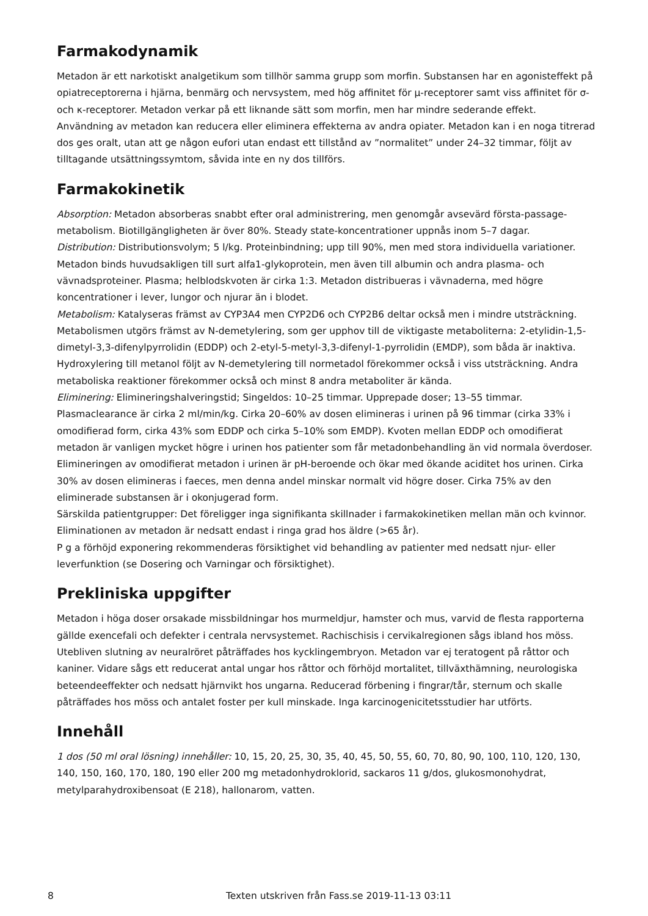Farmakodynamik
Metadon är ett narkotiskt analgetikum som tillhör samma grupp som morfin. Substansen har en agonisteffekt på opiatreceptorerna i hjärna, benmärg och nervsystem, med hög affinitet för µ-receptorer samt viss affinitet för σ- och κ-receptorer. Metadon verkar på ett liknande sätt som morfin, men har mindre sederande effekt. Användning av metadon kan reducera eller eliminera effekterna av andra opiater. Metadon kan i en noga titrerad dos ges oralt, utan att ge någon eufori utan endast ett tillstånd av ”normalitet” under 24–32 timmar, följt av tilltagande utsättningssymtom, såvida inte en ny dos tillförs.
Farmakokinetik
Absorption: Metadon absorberas snabbt efter oral administrering, men genomgår avsevärd första-passage-metabolism. Biotillgängligheten är över 80%. Steady state-koncentrationer uppnås inom 5–7 dagar.
Distribution: Distributionsvolym; 5 l/kg. Proteinbindning; upp till 90%, men med stora individuella variationer. Metadon binds huvudsakligen till surt alfa1-glykoprotein, men även till albumin och andra plasma- och vävnadsproteiner. Plasma; helblodskvoten är cirka 1:3. Metadon distribueras i vävnaderna, med högre koncentrationer i lever, lungor och njurar än i blodet.
Metabolism: Katalyseras främst av CYP3A4 men CYP2D6 och CYP2B6 deltar också men i mindre utsträckning. Metabolismen utgörs främst av N-demetylering, som ger upphov till de viktigaste metaboliterna: 2-etylidin-1,5-dimetyl-3,3-difenylpyrrolidin (EDDP) och 2-etyl-5-metyl-3,3-difenyl-1-pyrrolidin (EMDP), som båda är inaktiva. Hydroxylering till metanol följt av N-demetylering till normetadol förekommer också i viss utsträckning. Andra metaboliska reaktioner förekommer också och minst 8 andra metaboliter är kända.
Eliminering: Elimineringshalveringstid; Singeldos: 10–25 timmar. Upprepade doser; 13–55 timmar. Plasmaclearance är cirka 2 ml/min/kg. Cirka 20–60% av dosen elimineras i urinen på 96 timmar (cirka 33% i omodifierad form, cirka 43% som EDDP och cirka 5–10% som EMDP). Kvoten mellan EDDP och omodifierat metadon är vanligen mycket högre i urinen hos patienter som får metadonbehandling än vid normala överdoser. Elimineringen av omodifierat metadon i urinen är pH-beroende och ökar med ökande aciditet hos urinen. Cirka 30% av dosen elimineras i faeces, men denna andel minskar normalt vid högre doser. Cirka 75% av den eliminerade substansen är i okonjugerad form.
Särskilda patientgrupper: Det föreligger inga signifikanta skillnader i farmakokinetiken mellan män och kvinnor. Eliminationen av metadon är nedsatt endast i ringa grad hos äldre (>65 år).
P g a förhöjd exponering rekommenderas försiktighet vid behandling av patienter med nedsatt njur- eller leverfunktion (se Dosering och Varningar och försiktighet).
Prekliniska uppgifter
Metadon i höga doser orsakade missbildningar hos murmeldjur, hamster och mus, varvid de flesta rapporterna gällde exencefali och defekter i centrala nervsystemet. Rachischisis i cervikalregionen sågs ibland hos möss. Utebliven slutning av neuralröret påträffades hos kycklingembryon. Metadon var ej teratogent på råttor och kaniner. Vidare sågs ett reducerat antal ungar hos råttor och förhöjd mortalitet, tillväxthämning, neurologiska beteendeeffekter och nedsatt hjärnvikt hos ungarna. Reducerad förbening i fingrar/tår, sternum och skalle påträffades hos möss och antalet foster per kull minskade. Inga karcinogenicitetsstudier har utförts.
Innehåll
1 dos (50 ml oral lösning) innehåller: 10, 15, 20, 25, 30, 35, 40, 45, 50, 55, 60, 70, 80, 90, 100, 110, 120, 130, 140, 150, 160, 170, 180, 190 eller 200 mg metadonhydroklorid, sackaros 11 g/dos, glukosmonohydrat, metylparahydroxibensoat (E 218), hallonarom, vatten.
8 Texten utskriven från Fass.se 2019-11-13 03:11